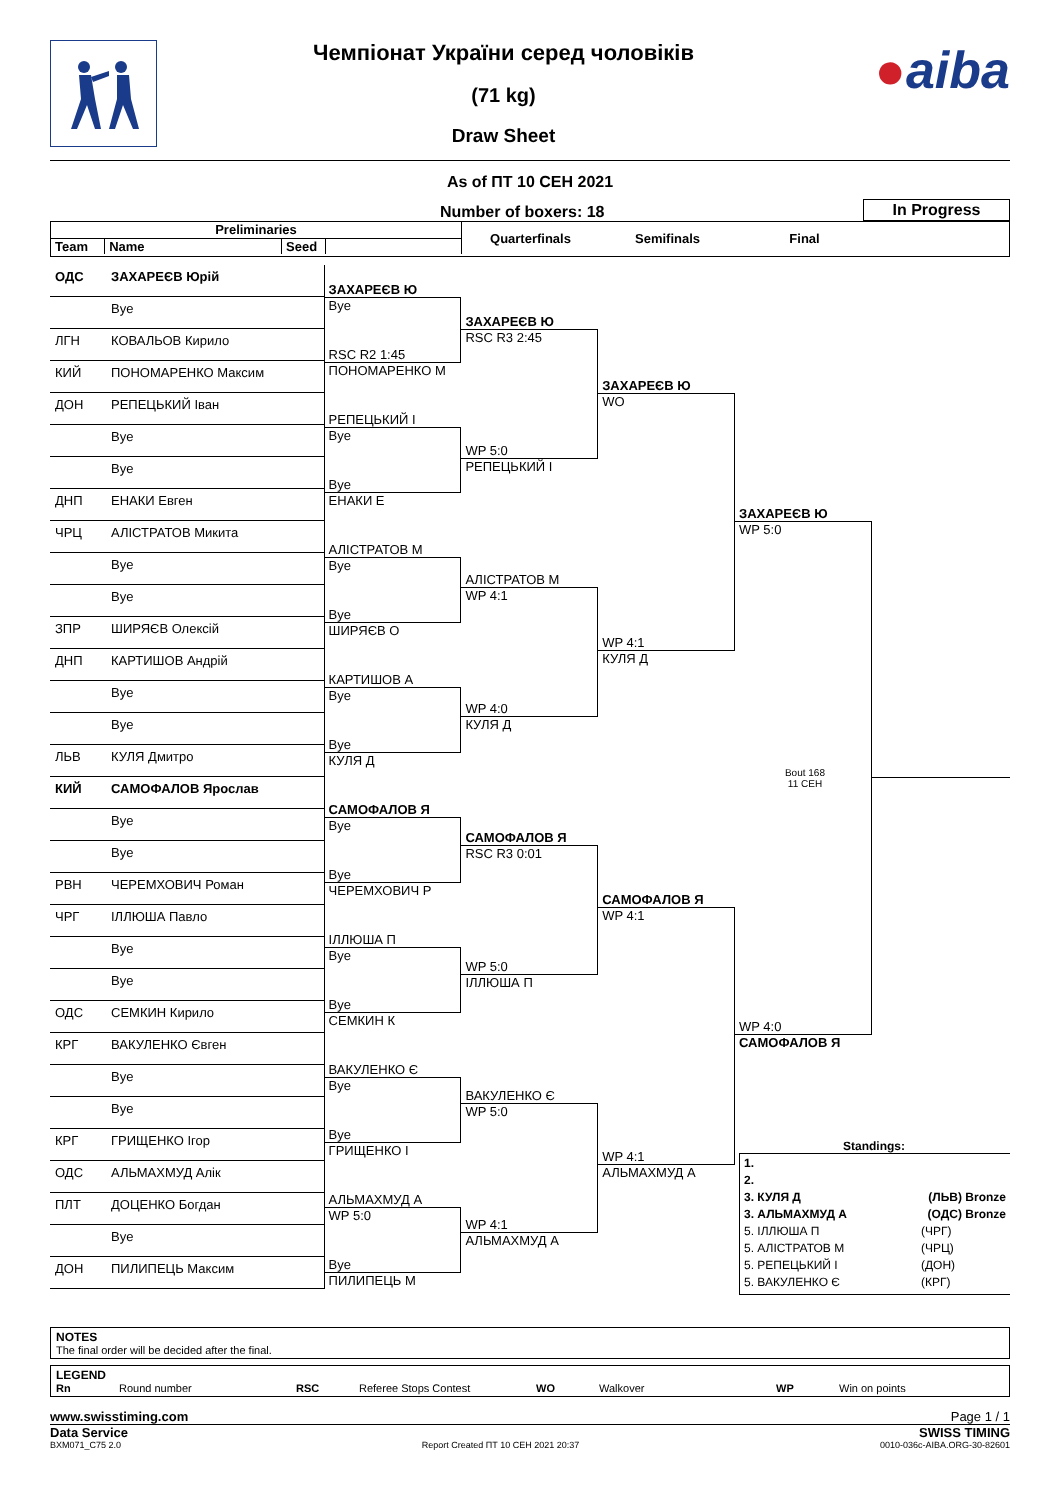Чемпіонат України серед чоловіків
(71 kg)
Draw Sheet
●aiba
As of ПТ 10 СЕН 2021
Number of boxers: 18
In Progress
Preliminaries
Team Name Seed
Quarterfinals Semifinals Final
ОДС ЗАХАРЕЄВ Юрій
Bye
ЛГН КОВАЛЬОВ Кирило
КИЙ ПОНОМАРЕНКО Максим
ДОН РЕПЕЦЬКИЙ Іван
Bye
Bye
ДНП ЕНАКИ Евген
ЧРЦ АЛІСТРАТОВ Микита
Bye
Bye
ЗПР ШИРЯЄВ Олексій
ДНП КАРТИШОВ Андрій
Bye
Bye
ЛЬВ КУЛЯ Дмитро
КИЙ САМОФАЛОВ Ярослав
Bye
Bye
РВН ЧЕРЕМХОВИЧ Роман
ЧРГ ІЛЛЮША Павло
Bye
Bye
ОДС СЕМКИН Кирило
КРГ ВАКУЛЕНКО Євген
Bye
Bye
КРГ ГРИЩЕНКО Ігор
ОДС АЛЬМАХМУД Алік
ПЛТ ДОЦЕНКО Богдан
Bye
ДОН ПИЛИПЕЦЬ Максим
ЗАХАРЕЄВ Ю
Bye
RSC R2 1:45
ПОНОМАРЕНКО М
РЕПЕЦЬКИЙ І
Bye
Bye
ЕНАКИ Е
АЛІСТРАТОВ М
Bye
Bye
ШИРЯЄВ О
КАРТИШОВ А
Bye
Bye
КУЛЯ Д
САМОФАЛОВ Я
Bye
Bye
ЧЕРЕМХОВИЧ Р
ІЛЛЮША П
Bye
Bye
СЕМКИН К
ВАКУЛЕНКО Є
Bye
Bye
ГРИЩЕНКО І
АЛЬМАХМУД А
WP 5:0
Bye
ПИЛИПЕЦЬ М
ЗАХАРЕЄВ Ю
RSC R3 2:45
WP 5:0
РЕПЕЦЬКИЙ І
АЛІСТРАТОВ М
WP 4:1
WP 4:0
КУЛЯ Д
САМОФАЛОВ Я
RSC R3 0:01
WP 5:0
ІЛЛЮША П
ВАКУЛЕНКО Є
WP 5:0
WP 4:1
АЛЬМАХМУД А
ЗАХАРЕЄВ Ю
WO
WP 4:1
КУЛЯ Д
САМОФАЛОВ Я
WP 4:1
WP 4:1
АЛЬМАХМУД А
ЗАХАРЕЄВ Ю
WP 5:0
Bout 168
11 СЕН
WP 4:0
САМОФАЛОВ Я
Standings:
1.
2.
3. КУЛЯ Д (ЛЬВ) Bronze
3. АЛЬМАХМУД А (ОДС) Bronze
5. ІЛЛЮША П (ЧРГ)
5. АЛІСТРАТОВ М (ЧРЦ)
5. РЕПЕЦЬКИЙ І (ДОН)
5. ВАКУЛЕНКО Є (КРГ)
NOTES
The final order will be decided after the final.
LEGEND
Rn Round number RSC Referee Stops Contest WO Walkover WP Win on points
www.swisstiming.com Page 1 / 1
Data Service SWISS TIMING
BXM071_C75 2.0 Report Created ПТ 10 СЕН 2021 20:37 0010-036c-AIBA.ORG-30-82601